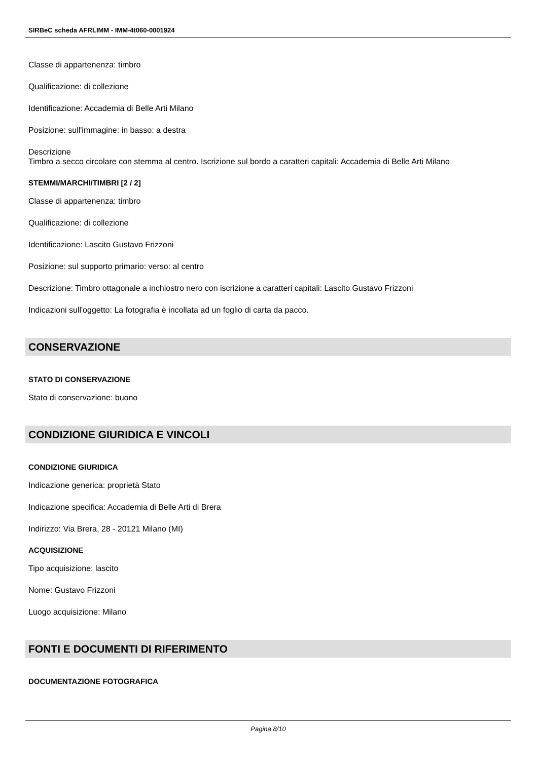SIRBeC scheda AFRLIMM - IMM-4t060-0001924
Classe di appartenenza: timbro
Qualificazione: di collezione
Identificazione: Accademia di Belle Arti Milano
Posizione: sull'immagine: in basso: a destra
Descrizione
Timbro a secco circolare con stemma al centro. Iscrizione sul bordo a caratteri capitali: Accademia di Belle Arti Milano
STEMMI/MARCHI/TIMBRI [2 / 2]
Classe di appartenenza: timbro
Qualificazione: di collezione
Identificazione: Lascito Gustavo Frizzoni
Posizione: sul supporto primario: verso: al centro
Descrizione: Timbro ottagonale a inchiostro nero con iscrizione a caratteri capitali: Lascito Gustavo Frizzoni
Indicazioni sull'oggetto: La fotografia è incollata ad un foglio di carta da pacco.
CONSERVAZIONE
STATO DI CONSERVAZIONE
Stato di conservazione: buono
CONDIZIONE GIURIDICA E VINCOLI
CONDIZIONE GIURIDICA
Indicazione generica: proprietà Stato
Indicazione specifica: Accademia di Belle Arti di Brera
Indirizzo: Via Brera, 28 - 20121 Milano (MI)
ACQUISIZIONE
Tipo acquisizione: lascito
Nome: Gustavo Frizzoni
Luogo acquisizione: Milano
FONTI E DOCUMENTI DI RIFERIMENTO
DOCUMENTAZIONE FOTOGRAFICA
Pagina 8/10